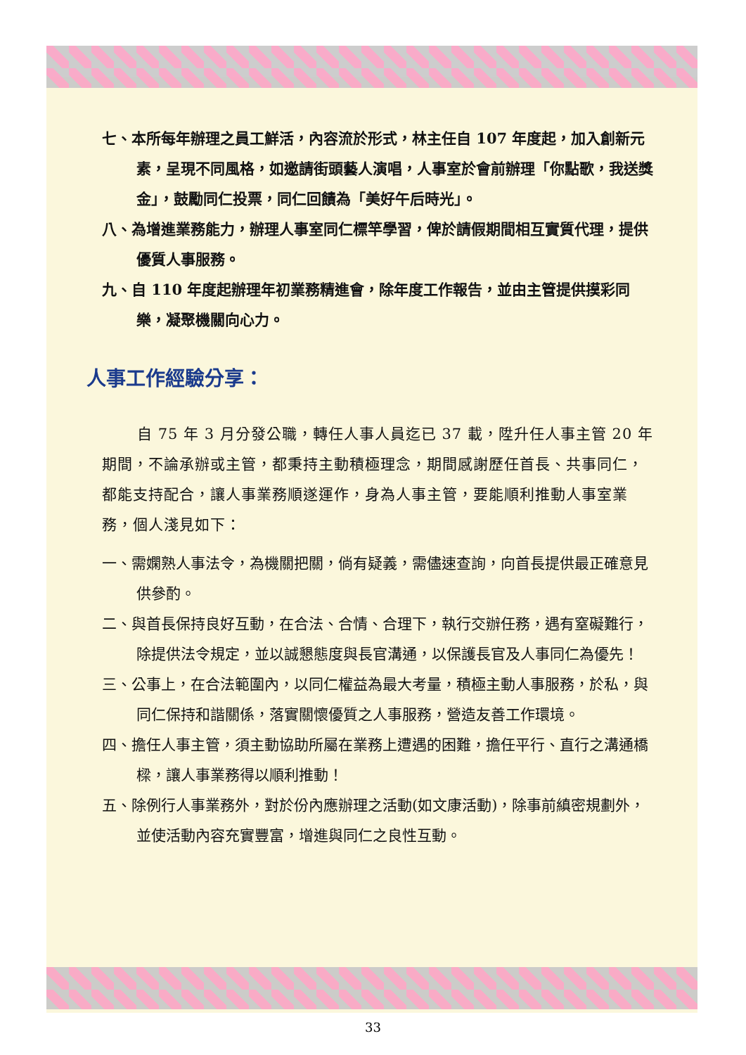七、本所每年辦理之員工鮮活，內容流於形式，林主任自 107 年度起，加入創新元素，呈現不同風格，如邀請街頭藝人演唱，人事室於會前辦理「你點歌，我送獎金」，鼓勵同仁投票，同仁回饋為「美好午后時光」。
八、為增進業務能力，辦理人事室同仁標竿學習，俾於請假期間相互實質代理，提供優質人事服務。
九、自 110 年度起辦理年初業務精進會，除年度工作報告，並由主管提供摸彩同樂，凝聚機關向心力。
人事工作經驗分享：
自 75 年 3 月分發公職，轉任人事人員迄已 37 載，陞升任人事主管 20 年期間，不論承辦或主管，都秉持主動積極理念，期間感謝歷任首長、共事同仁，都能支持配合，讓人事業務順遂運作，身為人事主管，要能順利推動人事室業務，個人淺見如下：
一、需嫻熟人事法令，為機關把關，倘有疑義，需儘速查詢，向首長提供最正確意見供參酌。
二、與首長保持良好互動，在合法、合情、合理下，執行交辦任務，遇有窒礙難行，除提供法令規定，並以誠懇態度與長官溝通，以保護長官及人事同仁為優先！
三、公事上，在合法範圍內，以同仁權益為最大考量，積極主動人事服務，於私，與同仁保持和諧關係，落實關懷優質之人事服務，營造友善工作環境。
四、擔任人事主管，須主動協助所屬在業務上遭遇的困難，擔任平行、直行之溝通橋樑，讓人事業務得以順利推動！
五、除例行人事業務外，對於份內應辦理之活動(如文康活動)，除事前縝密規劃外，並使活動內容充實豐富，增進與同仁之良性互動。
33